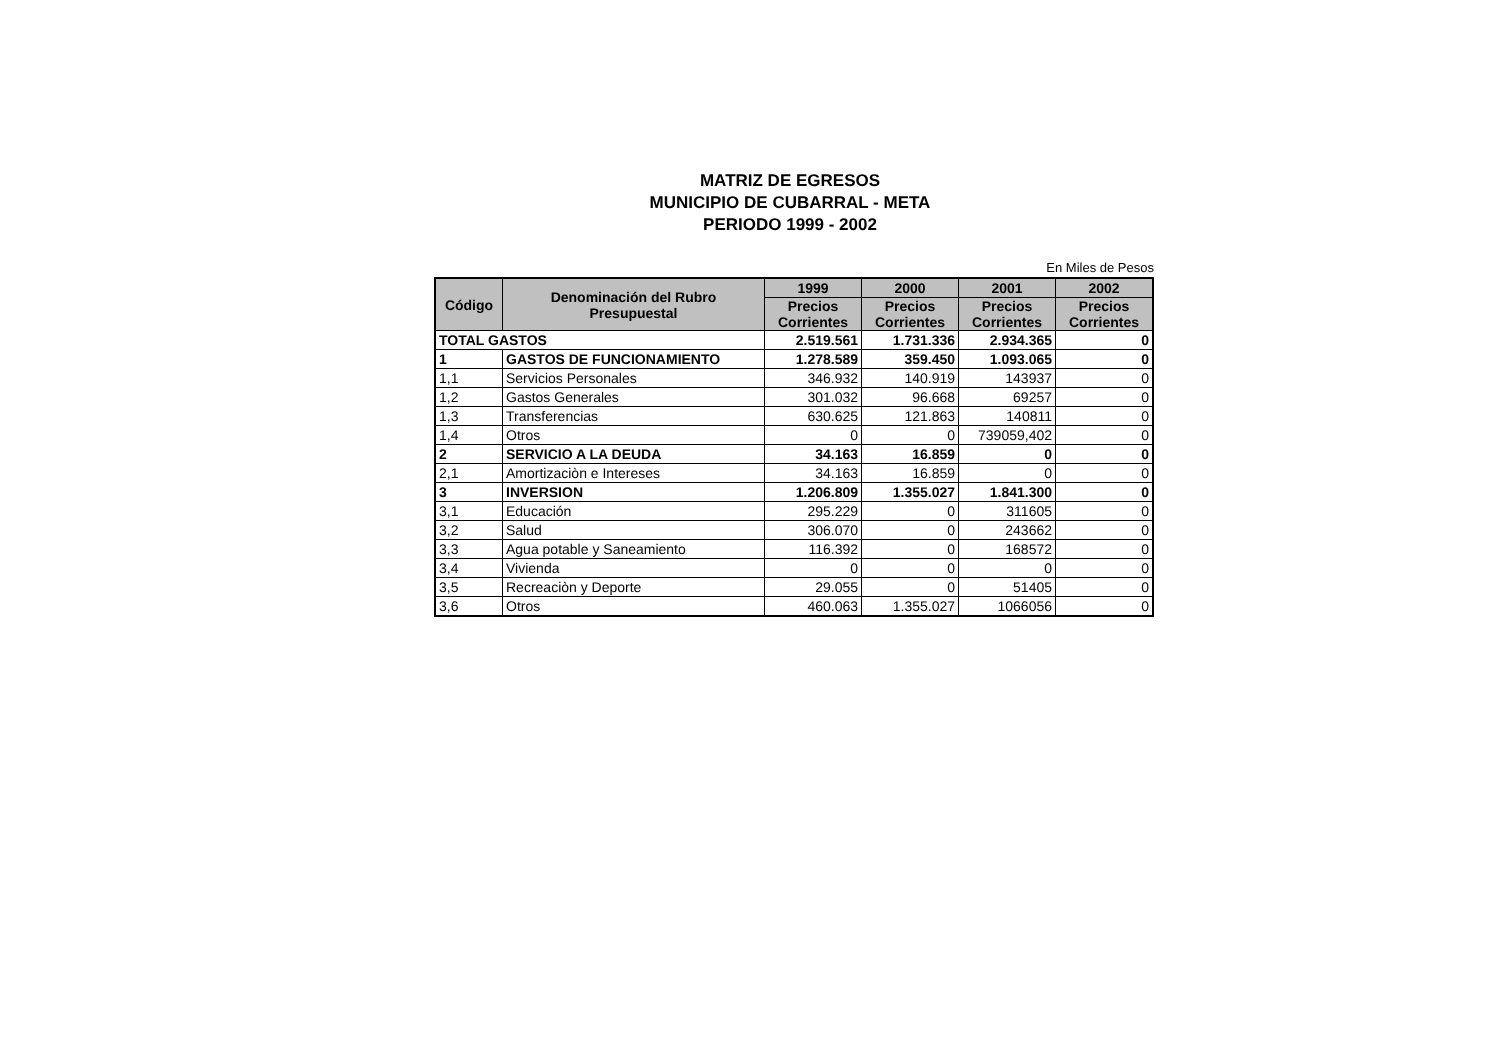MATRIZ DE EGRESOS
MUNICIPIO DE CUBARRAL - META
PERIODO 1999 - 2002
En Miles de Pesos
| Código | Denominación del Rubro Presupuestal | 1999 | 2000 | 2001 | 2002 |
| --- | --- | --- | --- | --- | --- |
| | | Precios Corrientes | Precios Corrientes | Precios Corrientes | Precios Corrientes |
| TOTAL GASTOS | | 2.519.561 | 1.731.336 | 2.934.365 | 0 |
| 1 | GASTOS DE FUNCIONAMIENTO | 1.278.589 | 359.450 | 1.093.065 | 0 |
| 1,1 | Servicios Personales | 346.932 | 140.919 | 143937 | 0 |
| 1,2 | Gastos Generales | 301.032 | 96.668 | 69257 | 0 |
| 1,3 | Transferencias | 630.625 | 121.863 | 140811 | 0 |
| 1,4 | Otros | 0 | 0 | 739059,402 | 0 |
| 2 | SERVICIO A LA DEUDA | 34.163 | 16.859 | 0 | 0 |
| 2,1 | Amortizaciòn e Intereses | 34.163 | 16.859 | 0 | 0 |
| 3 | INVERSION | 1.206.809 | 1.355.027 | 1.841.300 | 0 |
| 3,1 | Educación | 295.229 | 0 | 311605 | 0 |
| 3,2 | Salud | 306.070 | 0 | 243662 | 0 |
| 3,3 | Agua potable y Saneamiento | 116.392 | 0 | 168572 | 0 |
| 3,4 | Vivienda | 0 | 0 | 0 | 0 |
| 3,5 | Recreaciòn y Deporte | 29.055 | 0 | 51405 | 0 |
| 3,6 | Otros | 460.063 | 1.355.027 | 1066056 | 0 |